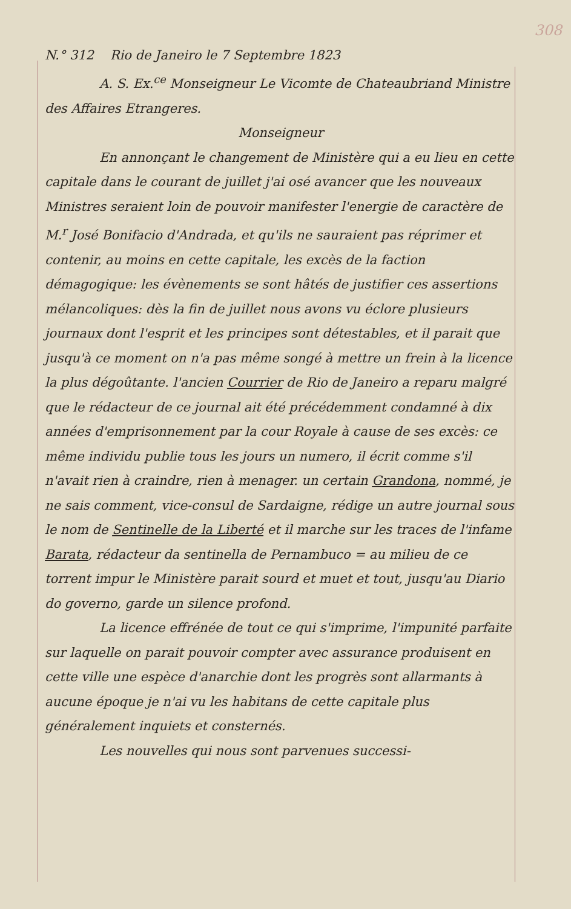308
N.° 312 Rio de Janeiro le 7 Septembre 1823
A. S. Ex.<sup>ce</sup> Monseigneur Le Vicomte de Chateaubriand Ministre des Affaires Etrangeres.
Monseigneur
En annonçant le changement de Ministère qui a eu lieu en cette capitale dans le courant de juillet j'ai osé avancer que les nouveaux Ministres seraient loin de pouvoir manifester l'energie de caractère de M.<sup>r</sup> José Bonifacio d'Andrada, et qu'ils ne sauraient pas réprimer et contenir, au moins en cette capitale, les excès de la faction démagogique: les évènements se sont hâtés de justifier ces assertions mélancoliques: dès la fin de juillet nous avons vu éclore plusieurs journaux dont l'esprit et les principes sont détestables, et il parait que jusqu'à ce moment on n'a pas même songé à mettre un frein à la licence la plus dégoûtante. l'ancien Courrier de Rio de Janeiro a reparu malgré que le rédacteur de ce journal ait été précédemment condamné à dix années d'emprisonnement par la cour Royale à cause de ses excès: ce même individu publie tous les jours un numero, il écrit comme s'il n'avait rien à craindre, rien à menager. un certain Grandona, nommé, je ne sais comment, vice-consul de Sardaigne, rédige un autre journal sous le nom de Sentinelle de la Liberté et il marche sur les traces de l'infame Barata, rédacteur da sentinella de Pernambuco = au milieu de ce torrent impur le Ministère parait sourd et muet et tout, jusqu'au Diario do governo, garde un silence profond.
La licence effrénée de tout ce qui s'imprime, l'impunité parfaite sur laquelle on parait pouvoir compter avec assurance produisent en cette ville une espèce d'anarchie dont les progrès sont allarmants à aucune époque je n'ai vu les habitans de cette capitale plus généralement inquiets et consternés.
Les nouvelles qui nous sont parvenues successi-